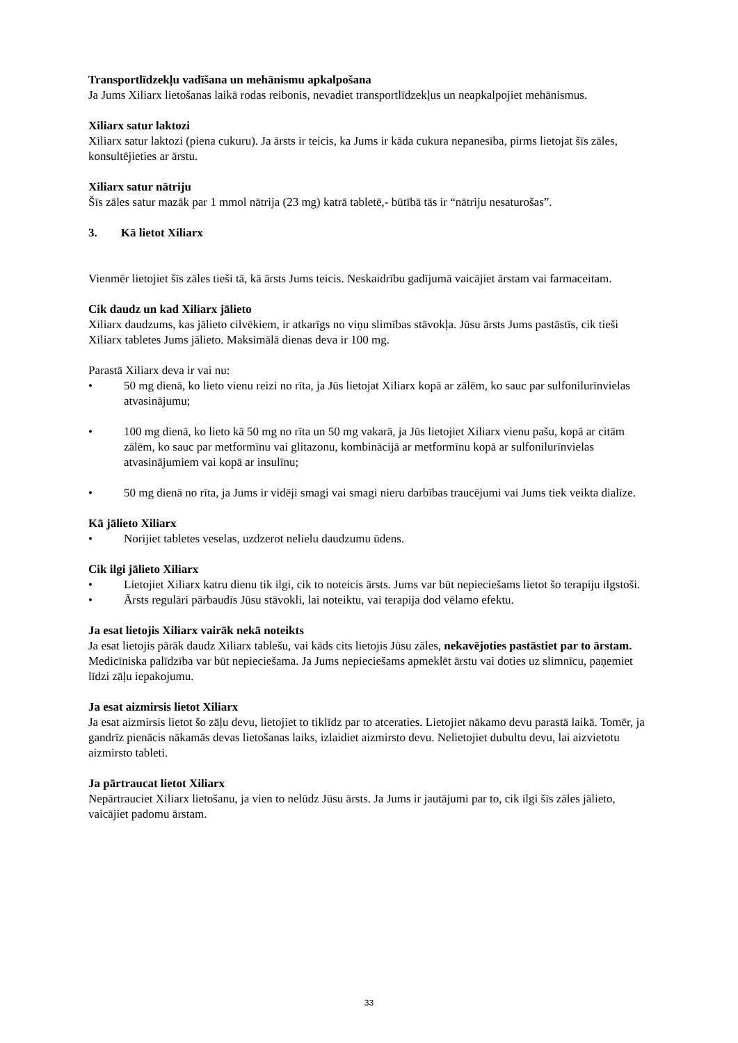Transportlīdzekļu vadīšana un mehānismu apkalpošana
Ja Jums Xiliarx lietošanas laikā rodas reibonis, nevadiet transportlīdzekļus un neapkalpojiet mehānismus.
Xiliarx satur laktozi
Xiliarx satur laktozi (piena cukuru). Ja ārsts ir teicis, ka Jums ir kāda cukura nepanesība, pirms lietojat šīs zāles, konsultējieties ar ārstu.
Xiliarx satur nātriju
Šīs zāles satur mazāk par 1 mmol nātrija (23 mg) katrā tabletē,- būtībā tās ir “nātriju nesaturošas”.
3. Kā lietot Xiliarx
Vienmēr lietojiet šīs zāles tieši tā, kā ārsts Jums teicis. Neskaidrību gadījumā vaicājiet ārstam vai farmaceitam.
Cik daudz un kad Xiliarx jālieto
Xiliarx daudzums, kas jālieto cilvēkiem, ir atkarīgs no viņu slimības stāvokļa. Jūsu ārsts Jums pastāstīs, cik tieši Xiliarx tabletes Jums jālieto. Maksimālā dienas deva ir 100 mg.
Parastā Xiliarx deva ir vai nu:
• 50 mg dienā, ko lieto vienu reizi no rīta, ja Jūs lietojat Xiliarx kopā ar zālēm, ko sauc par sulfonilurīnvielas atvasinājumu;
• 100 mg dienā, ko lieto kā 50 mg no rīta un 50 mg vakarā, ja Jūs lietojiet Xiliarx vienu pašu, kopā ar citām zālēm, ko sauc par metformīnu vai glitazonu, kombinācijā ar metformīnu kopā ar sulfonilurīnvielas atvasinājumiem vai kopā ar insulīnu;
• 50 mg dienā no rīta, ja Jums ir vidēji smagi vai smagi nieru darbības traucējumi vai Jums tiek veikta dialīze.
Kā jālieto Xiliarx
• Norijiet tabletes veselas, uzdzerot nelielu daudzumu ūdens.
Cik ilgi jālieto Xiliarx
• Lietojiet Xiliarx katru dienu tik ilgi, cik to noteicis ārsts. Jums var būt nepieciešams lietot šo terapiju ilgstoši.
• Ārsts regulāri pārbaudīs Jūsu stāvokli, lai noteiktu, vai terapija dod vēlamo efektu.
Ja esat lietojis Xiliarx vairāk nekā noteikts
Ja esat lietojis pārāk daudz Xiliarx tablešu, vai kāds cits lietojis Jūsu zāles, nekavējoties pastāstiet par to ārstam. Medicīniska palīdzība var būt nepieciešama. Ja Jums nepieciešams apmeklēt ārstu vai doties uz slimnīcu, paņemiet līdzi zāļu iepakojumu.
Ja esat aizmirsis lietot Xiliarx
Ja esat aizmirsis lietot šo zāļu devu, lietojiet to tiklīdz par to atceraties. Lietojiet nākamo devu parastā laikā. Tomēr, ja gandrīz pienācis nākamās devas lietošanas laiks, izlaidiet aizmirsto devu. Nelietojiet dubultu devu, lai aizvietotu aizmirsto tableti.
Ja pārtraucat lietot Xiliarx
Nepārtrauciet Xiliarx lietošanu, ja vien to nelūdz Jūsu ārsts. Ja Jums ir jautājumi par to, cik ilgi šīs zāles jālieto, vaicājiet padomu ārstam.
33